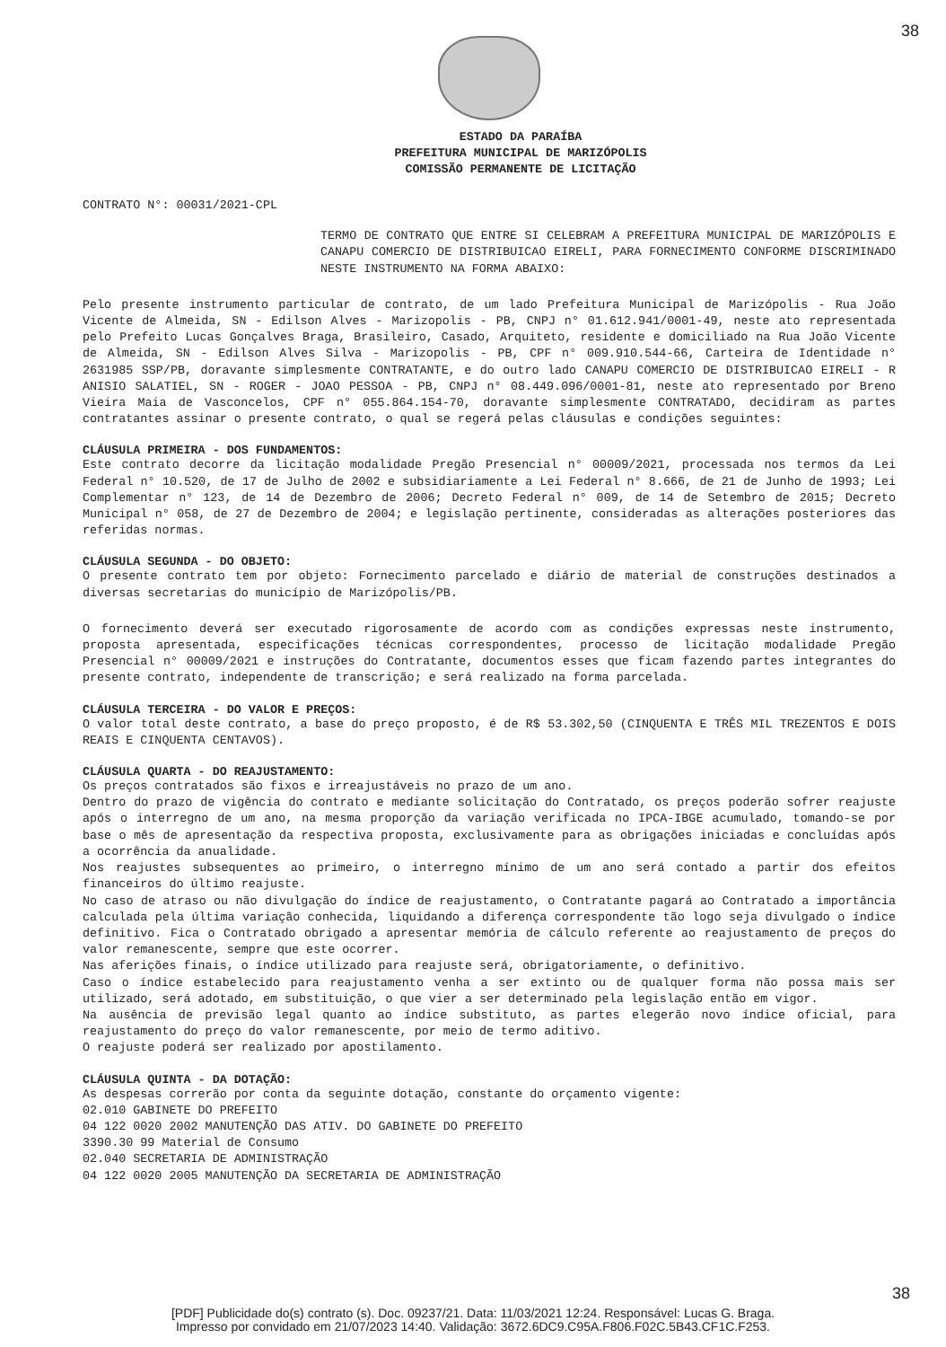38
ESTADO DA PARAÍBA
PREFEITURA MUNICIPAL DE MARIZÓPOLIS
COMISSÃO PERMANENTE DE LICITAÇÃO
CONTRATO N°: 00031/2021-CPL
TERMO DE CONTRATO QUE ENTRE SI CELEBRAM A PREFEITURA MUNICIPAL DE MARIZÓPOLIS E CANAPU COMERCIO DE DISTRIBUICAO EIRELI, PARA FORNECIMENTO CONFORME DISCRIMINADO NESTE INSTRUMENTO NA FORMA ABAIXO:
Pelo presente instrumento particular de contrato, de um lado Prefeitura Municipal de Marizópolis - Rua João Vicente de Almeida, SN - Edilson Alves - Marizopolis - PB, CNPJ n° 01.612.941/0001-49, neste ato representada pelo Prefeito Lucas Gonçalves Braga, Brasileiro, Casado, Arquiteto, residente e domiciliado na Rua João Vicente de Almeida, SN - Edilson Alves Silva - Marizopolis - PB, CPF n° 009.910.544-66, Carteira de Identidade n° 2631985 SSP/PB, doravante simplesmente CONTRATANTE, e do outro lado CANAPU COMERCIO DE DISTRIBUICAO EIRELI - R ANISIO SALATIEL, SN - ROGER - JOAO PESSOA - PB, CNPJ n° 08.449.096/0001-81, neste ato representado por Breno Vieira Maia de Vasconcelos, CPF n° 055.864.154-70, doravante simplesmente CONTRATADO, decidiram as partes contratantes assinar o presente contrato, o qual se regerá pelas cláusulas e condições seguintes:
CLÁUSULA PRIMEIRA - DOS FUNDAMENTOS:
Este contrato decorre da licitação modalidade Pregão Presencial n° 00009/2021, processada nos termos da Lei Federal n° 10.520, de 17 de Julho de 2002 e subsidiariamente a Lei Federal n° 8.666, de 21 de Junho de 1993; Lei Complementar n° 123, de 14 de Dezembro de 2006; Decreto Federal n° 009, de 14 de Setembro de 2015; Decreto Municipal n° 058, de 27 de Dezembro de 2004; e legislação pertinente, consideradas as alterações posteriores das referidas normas.
CLÁUSULA SEGUNDA - DO OBJETO:
O presente contrato tem por objeto: Fornecimento parcelado e diário de material de construções destinados a diversas secretarias do município de Marizópolis/PB.
O fornecimento deverá ser executado rigorosamente de acordo com as condições expressas neste instrumento, proposta apresentada, especificações técnicas correspondentes, processo de licitação modalidade Pregão Presencial n° 00009/2021 e instruções do Contratante, documentos esses que ficam fazendo partes integrantes do presente contrato, independente de transcrição; e será realizado na forma parcelada.
CLÁUSULA TERCEIRA - DO VALOR E PREÇOS:
O valor total deste contrato, a base do preço proposto, é de R$ 53.302,50 (CINQUENTA E TRÊS MIL TREZENTOS E DOIS REAIS E CINQUENTA CENTAVOS).
CLÁUSULA QUARTA - DO REAJUSTAMENTO:
Os preços contratados são fixos e irreajustáveis no prazo de um ano.
Dentro do prazo de vigência do contrato e mediante solicitação do Contratado, os preços poderão sofrer reajuste após o interregno de um ano, na mesma proporção da variação verificada no IPCA-IBGE acumulado, tomando-se por base o mês de apresentação da respectiva proposta, exclusivamente para as obrigações iniciadas e concluídas após a ocorrência da anualidade.
Nos reajustes subsequentes ao primeiro, o interregno mínimo de um ano será contado a partir dos efeitos financeiros do último reajuste.
No caso de atraso ou não divulgação do índice de reajustamento, o Contratante pagará ao Contratado a importância calculada pela última variação conhecida, liquidando a diferença correspondente tão logo seja divulgado o índice definitivo. Fica o Contratado obrigado a apresentar memória de cálculo referente ao reajustamento de preços do valor remanescente, sempre que este ocorrer.
Nas aferições finais, o índice utilizado para reajuste será, obrigatoriamente, o definitivo.
Caso o índice estabelecido para reajustamento venha a ser extinto ou de qualquer forma não possa mais ser utilizado, será adotado, em substituição, o que vier a ser determinado pela legislação então em vigor.
Na ausência de previsão legal quanto ao índice substituto, as partes elegerão novo índice oficial, para reajustamento do preço do valor remanescente, por meio de termo aditivo.
O reajuste poderá ser realizado por apostilamento.
CLÁUSULA QUINTA - DA DOTAÇÃO:
As despesas correrão por conta da seguinte dotação, constante do orçamento vigente:
02.010 GABINETE DO PREFEITO
04 122 0020 2002 MANUTENÇÃO DAS ATIV. DO GABINETE DO PREFEITO
3390.30 99 Material de Consumo
02.040 SECRETARIA DE ADMINISTRAÇÃO
04 122 0020 2005 MANUTENÇÃO DA SECRETARIA DE ADMINISTRAÇÃO
38
[PDF] Publicidade do(s) contrato (s). Doc. 09237/21. Data: 11/03/2021 12:24. Responsável: Lucas G. Braga.
Impresso por convidado em 21/07/2023 14:40. Validação: 3672.6DC9.C95A.F806.F02C.5B43.CF1C.F253.